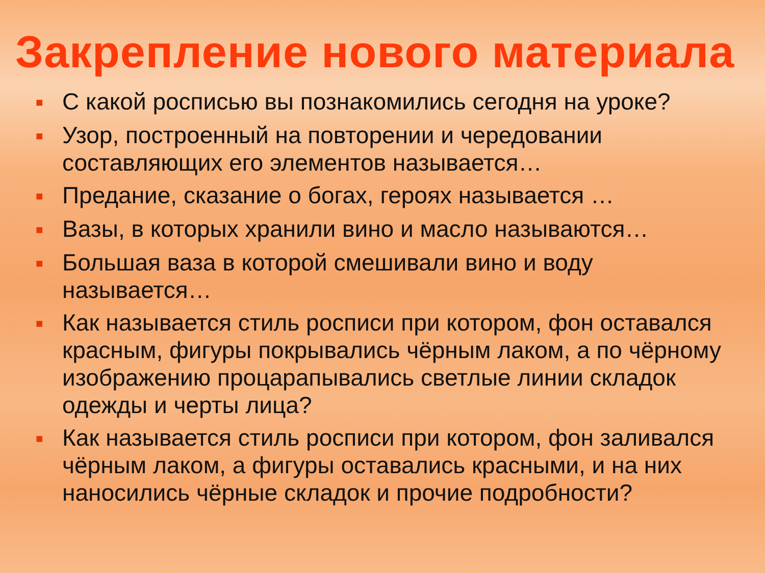Закрепление нового материала
■ С какой росписью вы познакомились сегодня на уроке?
■ Узор, построенный на повторении и чередовании составляющих его элементов называется…
■ Предание, сказание о богах, героях называется …
■ Вазы, в которых хранили вино и масло называются…
■ Большая ваза в которой смешивали вино и воду называется…
■ Как называется стиль росписи при котором, фон оставался красным, фигуры покрывались чёрным лаком, а по чёрному изображению процарапывались светлые линии складок одежды и черты лица?
■ Как называется стиль росписи при котором, фон заливался чёрным лаком, а фигуры оставались красными, и на них наносились чёрные складок и прочие подробности?